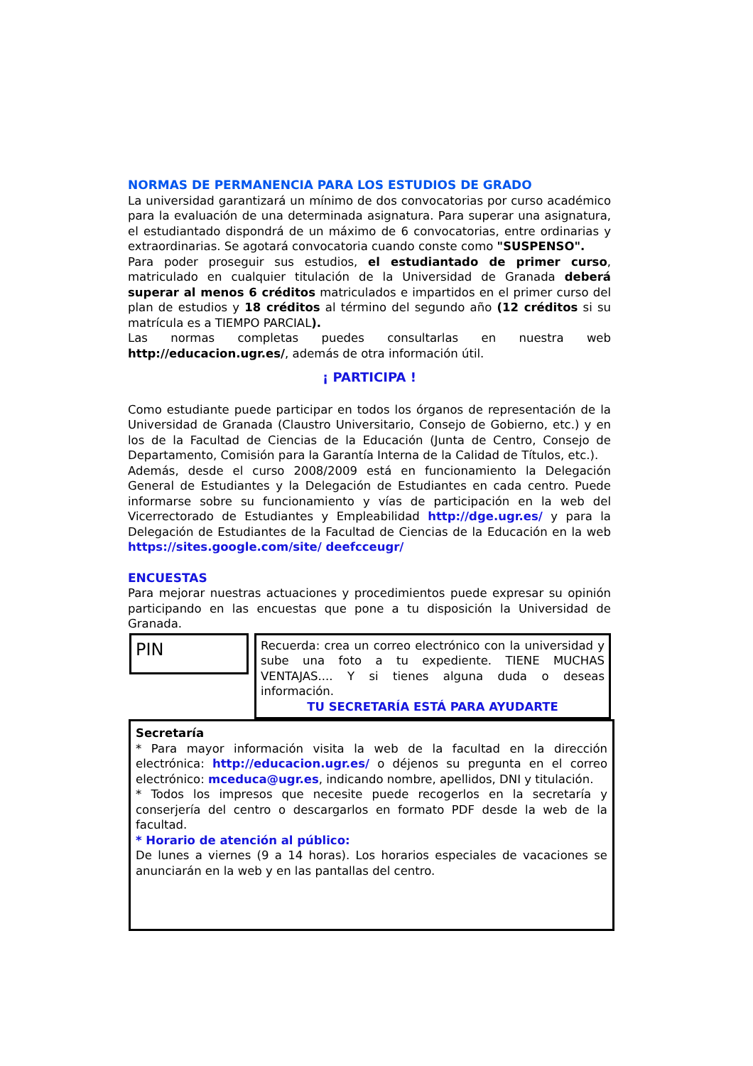NORMAS DE PERMANENCIA PARA LOS ESTUDIOS DE GRADO
La universidad garantizará un mínimo de dos convocatorias por curso académico para la evaluación de una determinada asignatura. Para superar una asignatura, el estudiantado dispondrá de un máximo de 6 convocatorias, entre ordinarias y extraordinarias. Se agotará convocatoria cuando conste como "SUSPENSO".
Para poder proseguir sus estudios, el estudiantado de primer curso, matriculado en cualquier titulación de la Universidad de Granada deberá superar al menos 6 créditos matriculados e impartidos en el primer curso del plan de estudios y 18 créditos al término del segundo año (12 créditos si su matrícula es a TIEMPO PARCIAL).
Las normas completas puedes consultarlas en nuestra web http://educacion.ugr.es/, además de otra información útil.
¡ PARTICIPA !
Como estudiante puede participar en todos los órganos de representación de la Universidad de Granada (Claustro Universitario, Consejo de Gobierno, etc.) y en los de la Facultad de Ciencias de la Educación (Junta de Centro, Consejo de Departamento, Comisión para la Garantía Interna de la Calidad de Títulos, etc.).
Además, desde el curso 2008/2009 está en funcionamiento la Delegación General de Estudiantes y la Delegación de Estudiantes en cada centro. Puede informarse sobre su funcionamiento y vías de participación en la web del Vicerrectorado de Estudiantes y Empleabilidad http://dge.ugr.es/ y para la Delegación de Estudiantes de la Facultad de Ciencias de la Educación en la web https://sites.google.com/site/ deefcceugr/
ENCUESTAS
Para mejorar nuestras actuaciones y procedimientos puede expresar su opinión participando en las encuestas que pone a tu disposición la Universidad de Granada.
PIN
Recuerda: crea un correo electrónico con la universidad y sube una foto a tu expediente. TIENE MUCHAS VENTAJAS.... Y si tienes alguna duda o deseas información.
TU SECRETARÍA ESTÁ PARA AYUDARTE
Secretaría
* Para mayor información visita la web de la facultad en la dirección electrónica: http://educacion.ugr.es/ o déjenos su pregunta en el correo electrónico: mceduca@ugr.es, indicando nombre, apellidos, DNI y titulación.
* Todos los impresos que necesite puede recogerlos en la secretaría y conserjería del centro o descargarlos en formato PDF desde la web de la facultad.
* Horario de atención al público:
De lunes a viernes (9 a 14 horas). Los horarios especiales de vacaciones se anunciarán en la web y en las pantallas del centro.